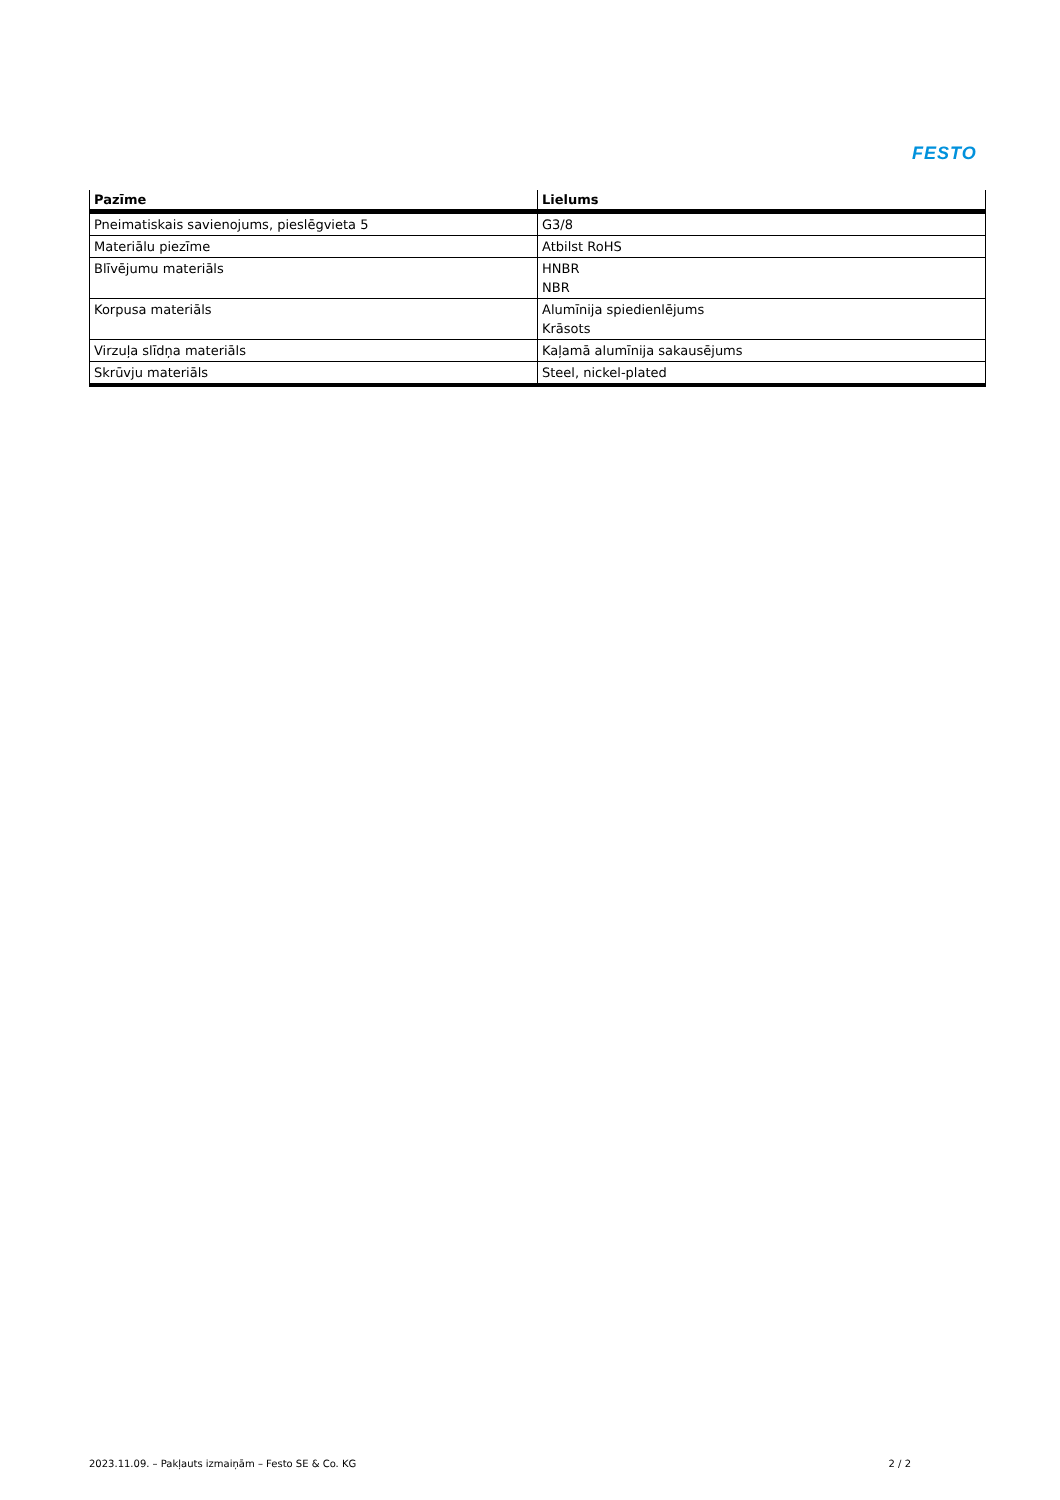FESTO
| Pazīme | Lielums |
| --- | --- |
| Pneimatiskais savienojums, pieslēgvieta 5 | G3/8 |
| Materiālu piezīme | Atbilst RoHS |
| Blīvējumu materiāls | HNBR NBR |
| Korpusa materiāls | Alumīnija spiedienlējums Krāsots |
| Virzuļa slīdņa materiāls | Kaļamā alumīnija sakausējums |
| Skrūvju materiāls | Steel, nickel-plated |
2023.11.09. – Pakļauts izmaiņām – Festo SE & Co. KG 2 / 2